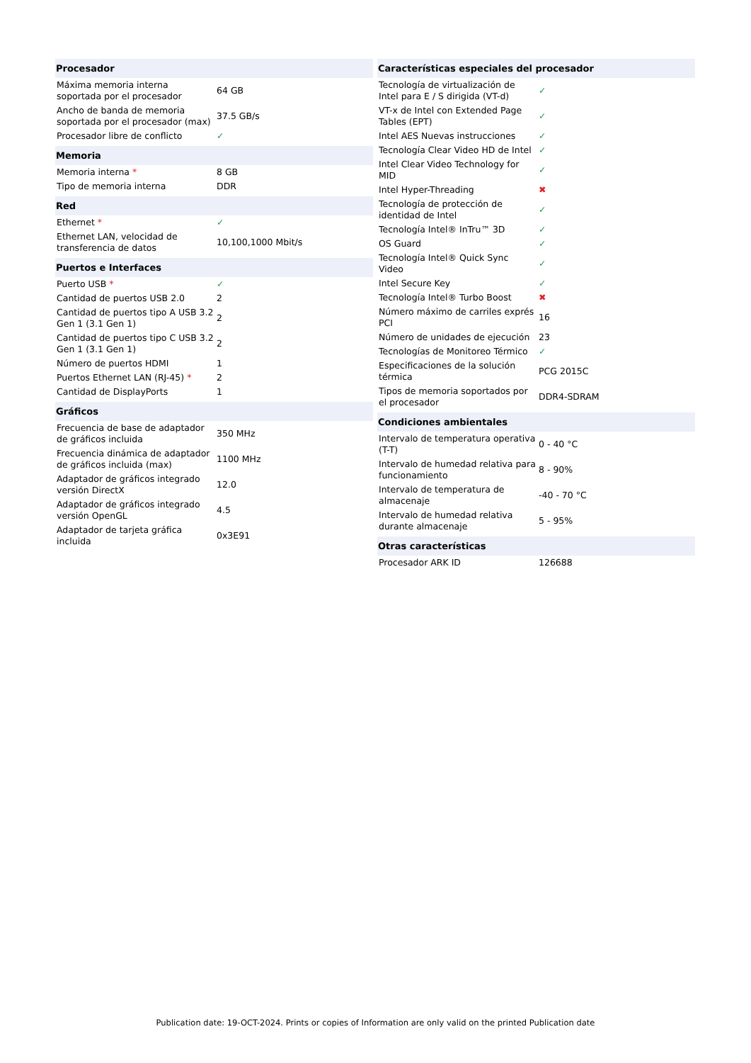| Procesador | |
| --- | --- |
| Máxima memoria interna soportada por el procesador | 64 GB |
| Ancho de banda de memoria soportada por el procesador (max) | 37.5 GB/s |
| Procesador libre de conflicto | ✓ |
| Memoria | |
| --- | --- |
| Memoria interna * | 8 GB |
| Tipo de memoria interna | DDR |
| Red | |
| --- | --- |
| Ethernet * | ✓ |
| Ethernet LAN, velocidad de transferencia de datos | 10,100,1000 Mbit/s |
| Puertos e Interfaces | |
| --- | --- |
| Puerto USB * | ✓ |
| Cantidad de puertos USB 2.0 | 2 |
| Cantidad de puertos tipo A USB 3.2 Gen 1 (3.1 Gen 1) | 2 |
| Cantidad de puertos tipo C USB 3.2 Gen 1 (3.1 Gen 1) | 2 |
| Número de puertos HDMI | 1 |
| Puertos Ethernet LAN (RJ-45) * | 2 |
| Cantidad de DisplayPorts | 1 |
| Gráficos | |
| --- | --- |
| Frecuencia de base de adaptador de gráficos incluida | 350 MHz |
| Frecuencia dinámica de adaptador de gráficos incluida (max) | 1100 MHz |
| Adaptador de gráficos integrado versión DirectX | 12.0 |
| Adaptador de gráficos integrado versión OpenGL | 4.5 |
| Adaptador de tarjeta gráfica incluida | 0x3E91 |
| Características especiales del procesador | |
| --- | --- |
| Tecnología de virtualización de Intel para E / S dirigida (VT-d) | ✓ |
| VT-x de Intel con Extended Page Tables (EPT) | ✓ |
| Intel AES Nuevas instrucciones | ✓ |
| Tecnología Clear Video HD de Intel | ✓ |
| Intel Clear Video Technology for MID | ✓ |
| Intel Hyper-Threading | ✖ |
| Tecnología de protección de identidad de Intel | ✓ |
| Tecnología Intel® InTru™ 3D | ✓ |
| OS Guard | ✓ |
| Tecnología Intel® Quick Sync Video | ✓ |
| Intel Secure Key | ✓ |
| Tecnología Intel® Turbo Boost | ✖ |
| Número máximo de carriles exprés PCI | 16 |
| Número de unidades de ejecución | 23 |
| Tecnologías de Monitoreo Térmico | ✓ |
| Especificaciones de la solución térmica | PCG 2015C |
| Tipos de memoria soportados por el procesador | DDR4-SDRAM |
| Condiciones ambientales | |
| --- | --- |
| Intervalo de temperatura operativa (T-T) | 0 - 40 °C |
| Intervalo de humedad relativa para funcionamiento | 8 - 90% |
| Intervalo de temperatura de almacenaje | -40 - 70 °C |
| Intervalo de humedad relativa durante almacenaje | 5 - 95% |
| Otras características | |
| --- | --- |
| Procesador ARK ID | 126688 |
Publication date: 19-OCT-2024. Prints or copies of Information are only valid on the printed Publication date